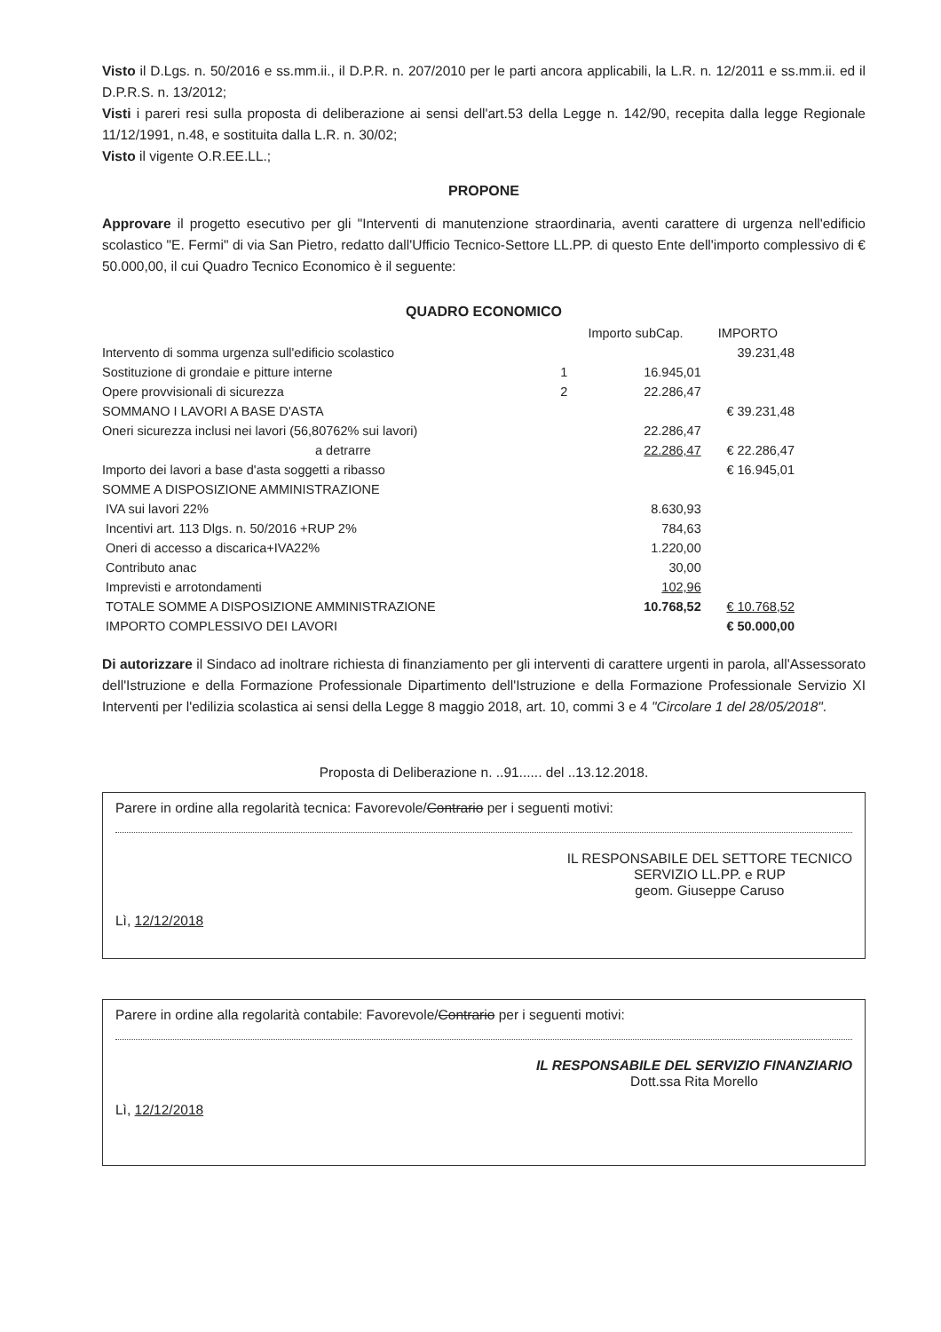Visto il D.Lgs. n. 50/2016 e ss.mm.ii., il D.P.R. n. 207/2010 per le parti ancora applicabili, la L.R. n. 12/2011 e ss.mm.ii. ed il D.P.R.S. n. 13/2012;
Visti i pareri resi sulla proposta di deliberazione ai sensi dell'art.53 della Legge n. 142/90, recepita dalla legge Regionale 11/12/1991, n.48, e sostituita dalla L.R. n. 30/02;
Visto il vigente O.R.EE.LL.;
PROPONE
Approvare il progetto esecutivo per gli "Interventi di manutenzione straordinaria, aventi carattere di urgenza nell'edificio scolastico "E. Fermi" di via San Pietro, redatto dall'Ufficio Tecnico-Settore LL.PP. di questo Ente dell'importo complessivo di € 50.000,00, il cui Quadro Tecnico Economico è il seguente:
QUADRO ECONOMICO
| | | Importo subCap. | IMPORTO |
| --- | --- | --- | --- |
| Intervento di somma urgenza sull'edificio scolastico | | | 39.231,48 |
| Sostituzione di grondaie e pitture interne | 1 | 16.945,01 | |
| Opere provvisionali di sicurezza | 2 | 22.286,47 | |
| SOMMANO I LAVORI A BASE D'ASTA | | | € 39.231,48 |
| Oneri sicurezza inclusi nei lavori (56,80762% sui lavori) | | 22.286,47 | |
| a detrarre | | 22.286,47 | € 22.286,47 |
| Importo dei lavori a base d'asta soggetti a ribasso | | | € 16.945,01 |
| SOMME A DISPOSIZIONE AMMINISTRAZIONE | | | |
| IVA sui lavori 22% | | 8.630,93 | |
| Incentivi art. 113 Dlgs. n. 50/2016 +RUP 2% | | 784,63 | |
| Oneri di accesso a discarica+IVA22% | | 1.220,00 | |
| Contributo anac | | 30,00 | |
| Imprevisti e arrotondamenti | | 102,96 | |
| TOTALE SOMME A DISPOSIZIONE AMMINISTRAZIONE | | 10.768,52 | € 10.768,52 |
| IMPORTO COMPLESSIVO DEI LAVORI | | | € 50.000,00 |
Di autorizzare il Sindaco ad inoltrare richiesta di finanziamento per gli interventi di carattere urgenti in parola, all'Assessorato dell'Istruzione e della Formazione Professionale Dipartimento dell'Istruzione e della Formazione Professionale Servizio XI Interventi per l'edilizia scolastica ai sensi della Legge 8 maggio 2018, art. 10, commi 3 e 4 "Circolare 1 del 28/05/2018".
Proposta di Deliberazione n. ..91...... del ..13.12.2018.
Parere in ordine alla regolarità tecnica: Favorevole/Contrario per i seguenti motivi:
Lì, 12/12/2018
IL RESPONSABILE DEL SETTORE TECNICO
SERVIZIO LL.PP. e RUP
geom. Giuseppe Caruso
Parere in ordine alla regolarità contabile: Favorevole/Contrario per i seguenti motivi:
Lì, 12/12/2018
IL RESPONSABILE DEL SERVIZIO FINANZIARIO
Dott.ssa Rita Morello